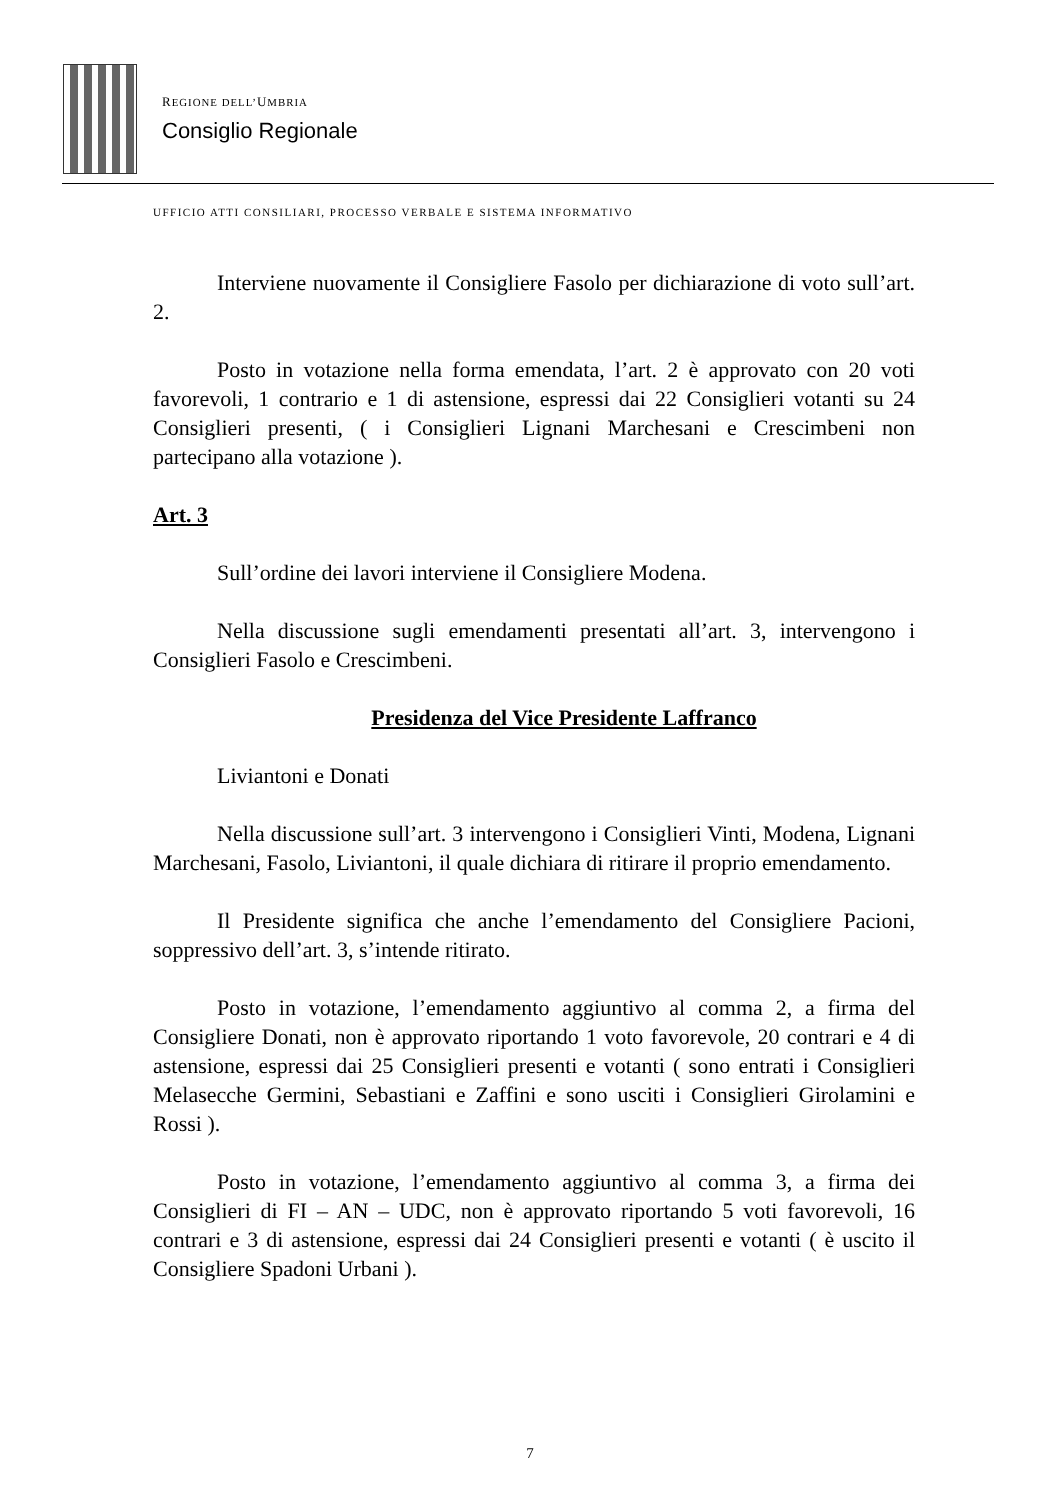REGIONE DELL’UMBRIA
Consiglio Regionale
UFFICIO ATTI CONSILIARI, PROCESSO VERBALE E SISTEMA INFORMATIVO
Interviene nuovamente il Consigliere Fasolo per dichiarazione di voto sull’art. 2.
Posto in votazione nella forma emendata, l’art. 2 è approvato con 20 voti favorevoli, 1 contrario e 1 di astensione, espressi dai 22 Consiglieri votanti su 24 Consiglieri presenti, ( i Consiglieri Lignani Marchesani e Crescimbeni non partecipano alla votazione ).
Art. 3
Sull’ordine dei lavori interviene il Consigliere Modena.
Nella discussione sugli emendamenti presentati all’art. 3, intervengono i Consiglieri Fasolo e Crescimbeni.
Presidenza del Vice Presidente Laffranco
Liviantoni e Donati
Nella discussione sull’art. 3 intervengono i Consiglieri Vinti, Modena, Lignani Marchesani, Fasolo, Liviantoni, il quale dichiara di ritirare il proprio emendamento.
Il Presidente significa che anche l’emendamento del Consigliere Pacioni, soppressivo dell’art. 3, s’intende ritirato.
Posto in votazione, l’emendamento aggiuntivo al comma 2, a firma del Consigliere Donati, non è approvato riportando 1 voto favorevole, 20 contrari e 4 di astensione, espressi dai 25 Consiglieri presenti e votanti ( sono entrati i Consiglieri Melasecche Germini, Sebastiani e Zaffini e sono usciti i Consiglieri Girolamini e Rossi ).
Posto in votazione, l’emendamento aggiuntivo al comma 3, a firma dei Consiglieri di FI – AN – UDC, non è approvato riportando 5 voti favorevoli, 16 contrari e 3 di astensione, espressi dai 24 Consiglieri presenti e votanti ( è uscito il Consigliere Spadoni Urbani ).
7